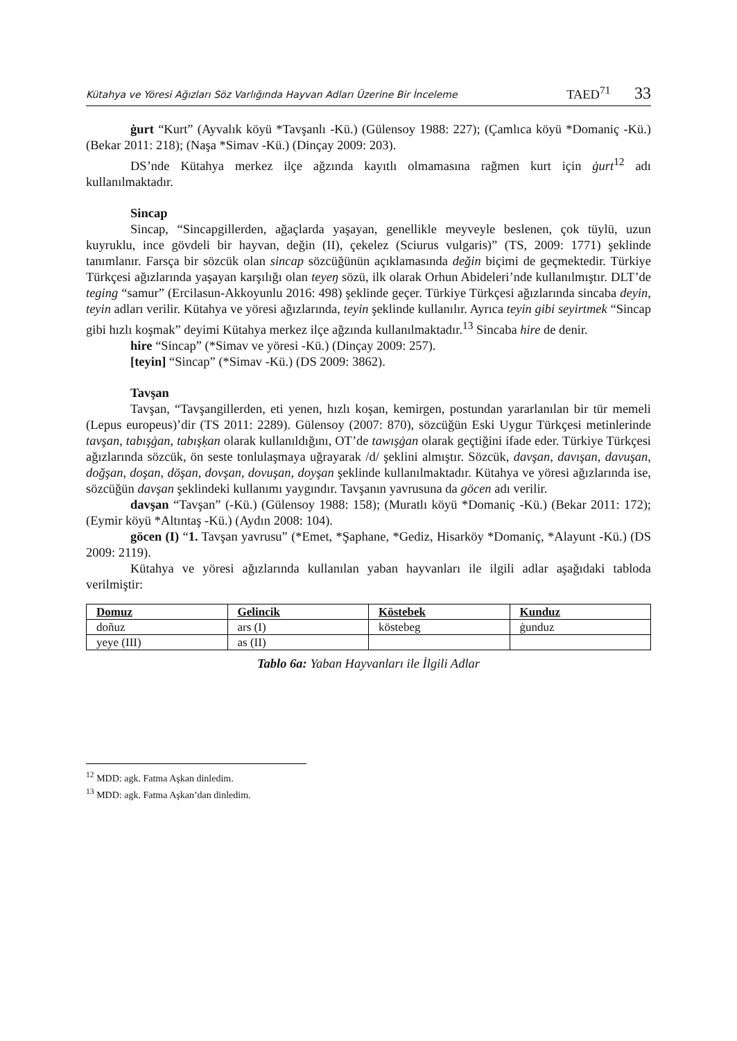Kütahya ve Yöresi Ağızları Söz Varlığında Hayvan Adları Üzerine Bir İnceleme TAED<sup>71</sup> 33
ġurt “Kurt” (Ayvalık köyü *Tavşanlı -Kü.) (Gülensoy 1988: 227); (Çamlıca köyü *Domaniç -Kü.) (Bekar 2011: 218); (Naşa *Simav -Kü.) (Dinçay 2009: 203).
DS’nde Kütahya merkez ilçe ağzında kayıtlı olmamasına rağmen kurt için ġurt<sup>12</sup> adı kullanılmaktadır.
Sincap
Sincap, “Sincapgillerden, ağaçlarda yaşayan, genellikle meyveyle beslenen, çok tüylü, uzun kuyruklu, ince gövdeli bir hayvan, değin (II), çekelez (Sciurus vulgaris)” (TS, 2009: 1771) şeklinde tanımlanır. Farsça bir sözcük olan sincap sözcüğünün açıklamasında değin biçimi de geçmektedir. Türkiye Türkçesi ağızlarında yaşayan karşılığı olan teyeŋ sözü, ilk olarak Orhun Abideleri’nde kullanılmıştır. DLT’de teging “samur” (Ercilasun-Akkoyunlu 2016: 498) şeklinde geçer. Türkiye Türkçesi ağızlarında sincaba deyin, teyin adları verilir. Kütahya ve yöresi ağızlarında, teyin şeklinde kullanılır. Ayrıca teyin gibi seyirtmek “Sincap gibi hızlı koşmak” deyimi Kütahya merkez ilçe ağzında kullanılmaktadır.<sup>13</sup> Sincaba hire de denir.
hire “Sincap” (*Simav ve yöresi -Kü.) (Dinçay 2009: 257).
[teyin] “Sincap” (*Simav -Kü.) (DS 2009: 3862).
Tavşan
Tavşan, “Tavşangillerden, eti yenen, hızlı koşan, kemirgen, postundan yararlanılan bir tür memeli (Lepus europeus)’dir (TS 2011: 2289). Gülensoy (2007: 870), sözcüğün Eski Uygur Türkçesi metinlerinde tavşan, tabışġan, tabışḳan olarak kullanıldığını, OT’de tawışġan olarak geçtiğini ifade eder. Türkiye Türkçesi ağızlarında sözcük, ön seste tonlulaşmaya uğrayarak /d/ şeklini almıştır. Sözcük, davşan, davışan, davuşan, doğşan, doşan, dōşan, dovşan, dovuşan, doyşan şeklinde kullanılmaktadır. Kütahya ve yöresi ağızlarında ise, sözcüğün davşan şeklindeki kullanımı yaygındır. Tavşanın yavrusuna da göcen adı verilir.
davşan “Tavşan” (-Kü.) (Gülensoy 1988: 158); (Muratlı köyü *Domaniç -Kü.) (Bekar 2011: 172); (Eymir köyü *Altıntaş -Kü.) (Aydın 2008: 104).
göcen (I) “1. Tavşan yavrusu” (*Emet, *Şaphane, *Gediz, Hisarköy *Domaniç, *Alayunt -Kü.) (DS 2009: 2119).
Kütahya ve yöresi ağızlarında kullanılan yaban hayvanları ile ilgili adlar aşağıdaki tabloda verilmiştir:
| Domuz | Gelincik | Köstebek | Kunduz |
| --- | --- | --- | --- |
| doñuz | ars (I) | köstebeg | ġunduz |
| yeye (III) | as (II) | | |
Tablo 6a: Yaban Hayvanları ile İlgili Adlar
<sup>12</sup> MDD: agk. Fatma Aşkan dinledim.
<sup>13</sup> MDD: agk. Fatma Aşkan’dan dinledim.